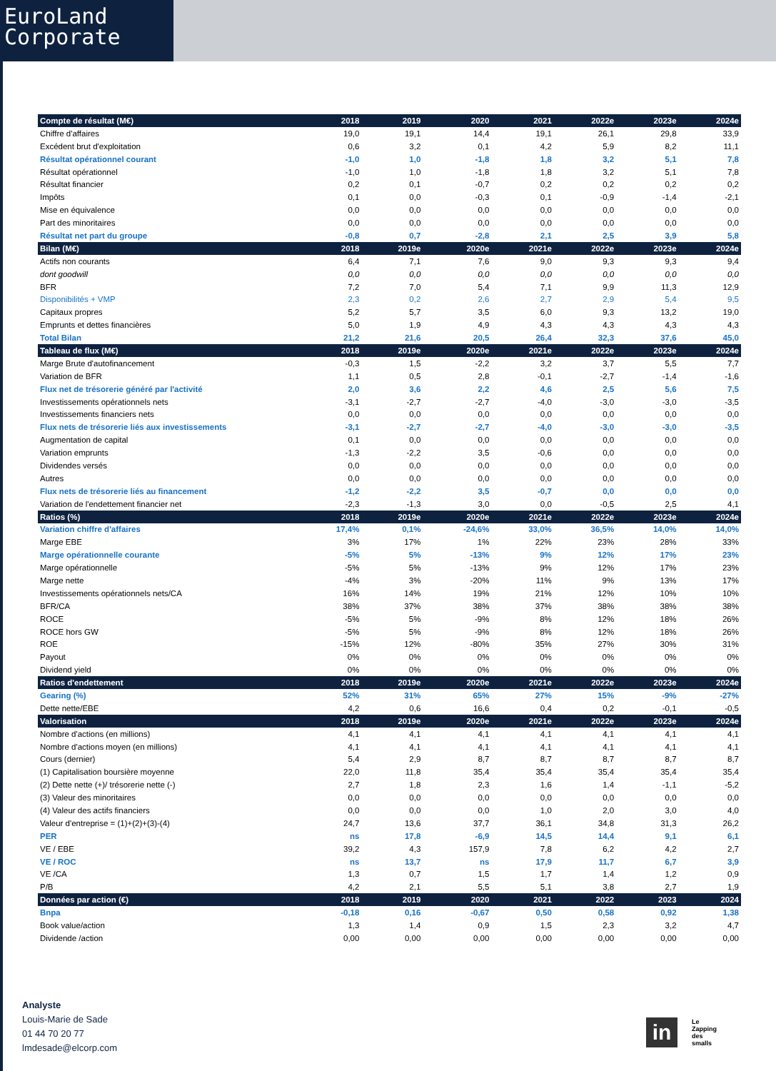EuroLand
Corporate
| Compte de résultat (M€) | 2018 | 2019 | 2020 | 2021 | 2022e | 2023e | 2024e |
| --- | --- | --- | --- | --- | --- | --- | --- |
| Chiffre d'affaires | 19,0 | 19,1 | 14,4 | 19,1 | 26,1 | 29,8 | 33,9 |
| Excédent brut d'exploitation | 0,6 | 3,2 | 0,1 | 4,2 | 5,9 | 8,2 | 11,1 |
| Résultat opérationnel courant | -1,0 | 1,0 | -1,8 | 1,8 | 3,2 | 5,1 | 7,8 |
| Résultat opérationnel | -1,0 | 1,0 | -1,8 | 1,8 | 3,2 | 5,1 | 7,8 |
| Résultat financier | 0,2 | 0,1 | -0,7 | 0,2 | 0,2 | 0,2 | 0,2 |
| Impôts | 0,1 | 0,0 | -0,3 | 0,1 | -0,9 | -1,4 | -2,1 |
| Mise en équivalence | 0,0 | 0,0 | 0,0 | 0,0 | 0,0 | 0,0 | 0,0 |
| Part des minoritaires | 0,0 | 0,0 | 0,0 | 0,0 | 0,0 | 0,0 | 0,0 |
| Résultat net part du groupe | -0,8 | 0,7 | -2,8 | 2,1 | 2,5 | 3,9 | 5,8 |
| Bilan (M€) | 2018 | 2019e | 2020e | 2021e | 2022e | 2023e | 2024e |
| Actifs non courants | 6,4 | 7,1 | 7,6 | 9,0 | 9,3 | 9,3 | 9,4 |
| dont goodwill | 0,0 | 0,0 | 0,0 | 0,0 | 0,0 | 0,0 | 0,0 |
| BFR | 7,2 | 7,0 | 5,4 | 7,1 | 9,9 | 11,3 | 12,9 |
| Disponibilités + VMP | 2,3 | 0,2 | 2,6 | 2,7 | 2,9 | 5,4 | 9,5 |
| Capitaux propres | 5,2 | 5,7 | 3,5 | 6,0 | 9,3 | 13,2 | 19,0 |
| Emprunts et dettes financières | 5,0 | 1,9 | 4,9 | 4,3 | 4,3 | 4,3 | 4,3 |
| Total Bilan | 21,2 | 21,6 | 20,5 | 26,4 | 32,3 | 37,6 | 45,0 |
| Tableau de flux (M€) | 2018 | 2019e | 2020e | 2021e | 2022e | 2023e | 2024e |
| Marge Brute d'autofinancement | -0,3 | 1,5 | -2,2 | 3,2 | 3,7 | 5,5 | 7,7 |
| Variation de BFR | 1,1 | 0,5 | 2,8 | -0,1 | -2,7 | -1,4 | -1,6 |
| Flux net de trésorerie généré par l'activité | 2,0 | 3,6 | 2,2 | 4,6 | 2,5 | 5,6 | 7,5 |
| Investissements opérationnels nets | -3,1 | -2,7 | -2,7 | -4,0 | -3,0 | -3,0 | -3,5 |
| Investissements financiers nets | 0,0 | 0,0 | 0,0 | 0,0 | 0,0 | 0,0 | 0,0 |
| Flux nets de trésorerie liés aux investissements | -3,1 | -2,7 | -2,7 | -4,0 | -3,0 | -3,0 | -3,5 |
| Augmentation de capital | 0,1 | 0,0 | 0,0 | 0,0 | 0,0 | 0,0 | 0,0 |
| Variation emprunts | -1,3 | -2,2 | 3,5 | -0,6 | 0,0 | 0,0 | 0,0 |
| Dividendes versés | 0,0 | 0,0 | 0,0 | 0,0 | 0,0 | 0,0 | 0,0 |
| Autres | 0,0 | 0,0 | 0,0 | 0,0 | 0,0 | 0,0 | 0,0 |
| Flux nets de trésorerie liés au financement | -1,2 | -2,2 | 3,5 | -0,7 | 0,0 | 0,0 | 0,0 |
| Variation de l'endettement financier net | -2,3 | -1,3 | 3,0 | 0,0 | -0,5 | 2,5 | 4,1 |
| Ratios (%) | 2018 | 2019e | 2020e | 2021e | 2022e | 2023e | 2024e |
| Variation chiffre d'affaires | 17,4% | 0,1% | -24,6% | 33,0% | 36,5% | 14,0% | 14,0% |
| Marge EBE | 3% | 17% | 1% | 22% | 23% | 28% | 33% |
| Marge opérationnelle courante | -5% | 5% | -13% | 9% | 12% | 17% | 23% |
| Marge opérationnelle | -5% | 5% | -13% | 9% | 12% | 17% | 23% |
| Marge nette | -4% | 3% | -20% | 11% | 9% | 13% | 17% |
| Investissements opérationnels nets/CA | 16% | 14% | 19% | 21% | 12% | 10% | 10% |
| BFR/CA | 38% | 37% | 38% | 37% | 38% | 38% | 38% |
| ROCE | -5% | 5% | -9% | 8% | 12% | 18% | 26% |
| ROCE hors GW | -5% | 5% | -9% | 8% | 12% | 18% | 26% |
| ROE | -15% | 12% | -80% | 35% | 27% | 30% | 31% |
| Payout | 0% | 0% | 0% | 0% | 0% | 0% | 0% |
| Dividend yield | 0% | 0% | 0% | 0% | 0% | 0% | 0% |
| Ratios d'endettement | 2018 | 2019e | 2020e | 2021e | 2022e | 2023e | 2024e |
| Gearing (%) | 52% | 31% | 65% | 27% | 15% | -9% | -27% |
| Dette nette/EBE | 4,2 | 0,6 | 16,6 | 0,4 | 0,2 | -0,1 | -0,5 |
| Valorisation | 2018 | 2019e | 2020e | 2021e | 2022e | 2023e | 2024e |
| Nombre d'actions (en millions) | 4,1 | 4,1 | 4,1 | 4,1 | 4,1 | 4,1 | 4,1 |
| Nombre d'actions moyen (en millions) | 4,1 | 4,1 | 4,1 | 4,1 | 4,1 | 4,1 | 4,1 |
| Cours (dernier) | 5,4 | 2,9 | 8,7 | 8,7 | 8,7 | 8,7 | 8,7 |
| (1) Capitalisation boursière moyenne | 22,0 | 11,8 | 35,4 | 35,4 | 35,4 | 35,4 | 35,4 |
| (2) Dette nette (+)/ trésorerie nette (-) | 2,7 | 1,8 | 2,3 | 1,6 | 1,4 | -1,1 | -5,2 |
| (3) Valeur des minoritaires | 0,0 | 0,0 | 0,0 | 0,0 | 0,0 | 0,0 | 0,0 |
| (4) Valeur des actifs financiers | 0,0 | 0,0 | 0,0 | 1,0 | 2,0 | 3,0 | 4,0 |
| Valeur d'entreprise = (1)+(2)+(3)-(4) | 24,7 | 13,6 | 37,7 | 36,1 | 34,8 | 31,3 | 26,2 |
| PER | ns | 17,8 | -6,9 | 14,5 | 14,4 | 9,1 | 6,1 |
| VE / EBE | 39,2 | 4,3 | 157,9 | 7,8 | 6,2 | 4,2 | 2,7 |
| VE / ROC | ns | 13,7 | ns | 17,9 | 11,7 | 6,7 | 3,9 |
| VE /CA | 1,3 | 0,7 | 1,5 | 1,7 | 1,4 | 1,2 | 0,9 |
| P/B | 4,2 | 2,1 | 5,5 | 5,1 | 3,8 | 2,7 | 1,9 |
| Données par action (€) | 2018 | 2019 | 2020 | 2021 | 2022 | 2023 | 2024 |
| Bnpa | -0,18 | 0,16 | -0,67 | 0,50 | 0,58 | 0,92 | 1,38 |
| Book value/action | 1,3 | 1,4 | 0,9 | 1,5 | 2,3 | 3,2 | 4,7 |
| Dividende /action | 0,00 | 0,00 | 0,00 | 0,00 | 0,00 | 0,00 | 0,00 |
Analyste
Louis-Marie de Sade
01 44 70 20 77
lmdesade@elcorp.com
in
Le
Zapping
des
smalls